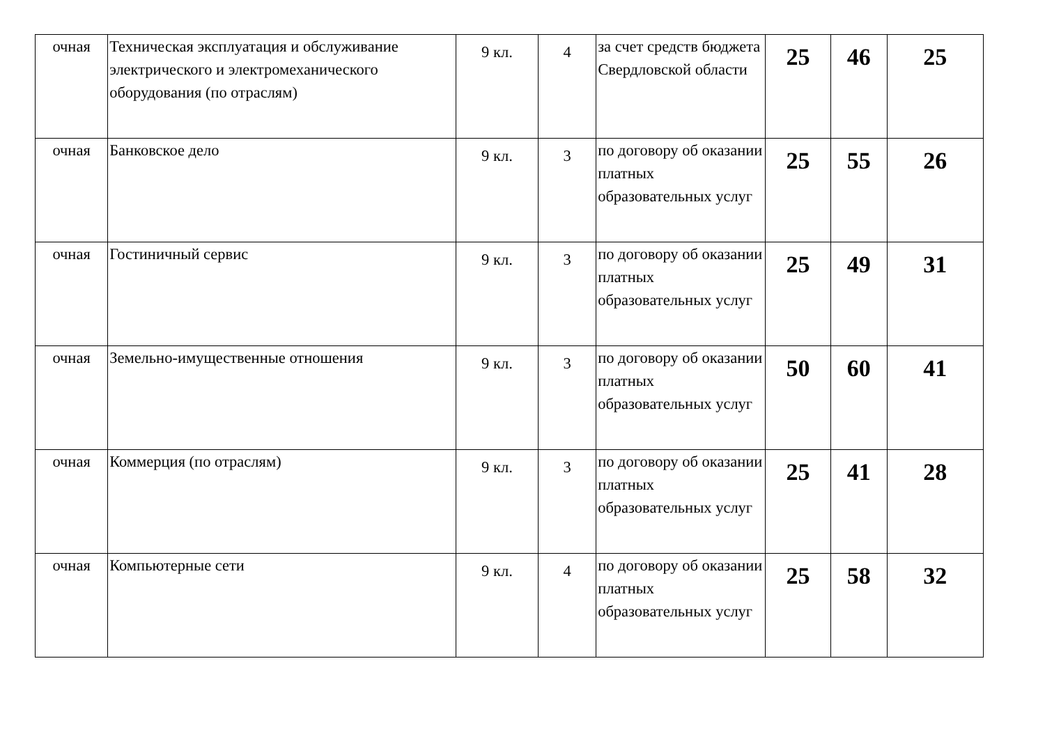| очная | Техническая эксплуатация и обслуживание электрического и электромеханического оборудования (по отраслям) | 9 кл. | 4 | за счет средств бюджета Свердловской области | 25 | 46 | 25 |
| очная | Банковское дело | 9 кл. | 3 | по договору об оказании платных образовательных услуг | 25 | 55 | 26 |
| очная | Гостиничный сервис | 9 кл. | 3 | по договору об оказании платных образовательных услуг | 25 | 49 | 31 |
| очная | Земельно-имущественные отношения | 9 кл. | 3 | по договору об оказании платных образовательных услуг | 50 | 60 | 41 |
| очная | Коммерция (по отраслям) | 9 кл. | 3 | по договору об оказании платных образовательных услуг | 25 | 41 | 28 |
| очная | Компьютерные сети | 9 кл. | 4 | по договору об оказании платных образовательных услуг | 25 | 58 | 32 |